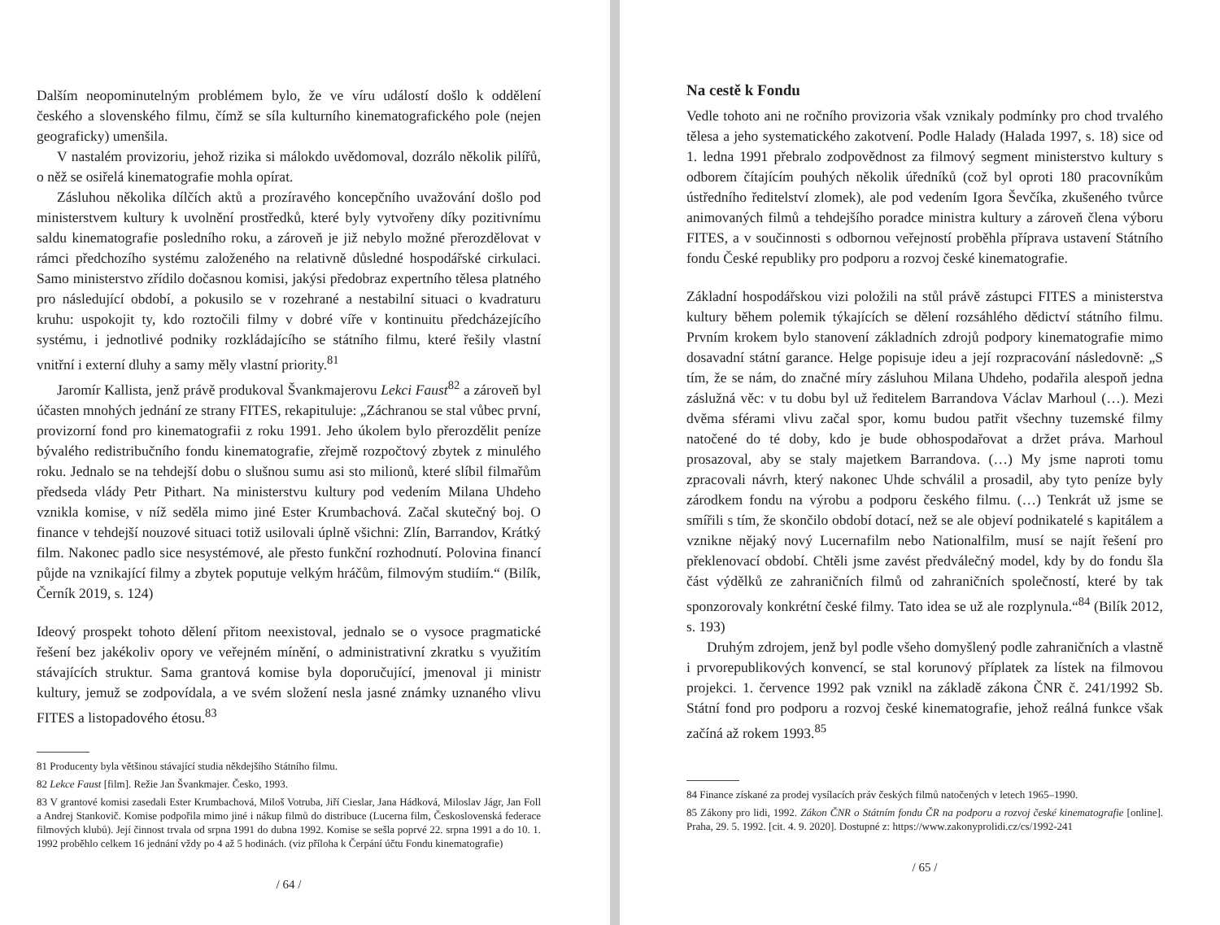Dalším neopominutelným problémem bylo, že ve víru událostí došlo k oddělení českého a slovenského filmu, čímž se síla kulturního kinematografického pole (nejen geograficky) umenšila.
V nastalém provizoriu, jehož rizika si málokdo uvědomoval, dozrálo několik pilířů, o něž se osiřelá kinematografie mohla opírat.
Zásluhou několika dílčích aktů a prozíravého koncepčního uvažování došlo pod ministerstvem kultury k uvolnění prostředků, které byly vytvořeny díky pozitivnímu saldu kinematografie posledního roku, a zároveň je již nebylo možné přerozdělovat v rámci předchozího systému založeného na relativně důsledné hospodářské cirkulaci. Samo ministerstvo zřídilo dočasnou komisi, jakýsi předobraz expertního tělesa platného pro následující období, a pokusilo se v rozehrané a nestabilní situaci o kvadraturu kruhu: uspokojit ty, kdo roztočili filmy v dobré víře v kontinuitu předcházejícího systému, i jednotlivé podniky rozkládajícího se státního filmu, které řešily vlastní vnitřní i externí dluhy a samy měly vlastní priority.<sup>81</sup>
Jaromír Kallista, jenž právě produkoval Švankmajerovu Lekci Faust<sup>82</sup> a zároveň byl účasten mnohých jednání ze strany FITES, rekapituluje: „Záchranou se stal vůbec první, provizorní fond pro kinematografii z roku 1991. Jeho úkolem bylo přerozdělit peníze bývalého redistribučního fondu kinematografie, zřejmě rozpočtový zbytek z minulého roku. Jednalo se na tehdejší dobu o slušnou sumu asi sto milionů, které slíbil filmařům předseda vlády Petr Pithart. Na ministerstvu kultury pod vedením Milana Uhdeho vznikla komise, v níž seděla mimo jiné Ester Krumbachová. Začal skutečný boj. O finance v tehdejší nouzové situaci totiž usilovali úplně všichni: Zlín, Barrandov, Krátký film. Nakonec padlo sice nesystémové, ale přesto funkční rozhodnutí. Polovina financí půjde na vznikající filmy a zbytek poputuje velkým hráčům, filmovým studiím.“ (Bilík, Černík 2019, s. 124)
Ideový prospekt tohoto dělení přitom neexistoval, jednalo se o vysoce pragmatické řešení bez jakékoliv opory ve veřejném mínění, o administrativní zkratku s využitím stávajících struktur. Sama grantová komise byla doporučující, jmenoval ji ministr kultury, jemuž se zodpovídala, a ve svém složení nesla jasné známky uznaného vlivu FITES a listopadového étosu.<sup>83</sup>
81 Producenty byla většinou stávající studia někdejšího Státního filmu.
82 Lekce Faust [film]. Režie Jan Švankmajer. Česko, 1993.
83 V grantové komisi zasedali Ester Krumbachová, Miloš Votruba, Jiří Cieslar, Jana Hádková, Miloslav Jágr, Jan Foll a Andrej Stankovič. Komise podpořila mimo jiné i nákup filmů do distribuce (Lucerna film, Československá federace filmových klubů). Její činnost trvala od srpna 1991 do dubna 1992. Komise se sešla poprvé 22. srpna 1991 a do 10. 1. 1992 proběhlo celkem 16 jednání vždy po 4 až 5 hodinách. (viz příloha k Čerpání účtu Fondu kinematografie)
/ 64 /
Na cestě k Fondu
Vedle tohoto ani ne ročního provizoria však vznikaly podmínky pro chod trvalého tělesa a jeho systematického zakotvení. Podle Halady (Halada 1997, s. 18) sice od 1. ledna 1991 přebralo zodpovědnost za filmový segment ministerstvo kultury s odborem čítajícím pouhých několik úředníků (což byl oproti 180 pracovníkům ústředního ředitelství zlomek), ale pod vedením Igora Ševčíka, zkušeného tvůrce animovaných filmů a tehdejšího poradce ministra kultury a zároveň člena výboru FITES, a v součinnosti s odbornou veřejností proběhla příprava ustavení Státního fondu České republiky pro podporu a rozvoj české kinematografie.
Základní hospodářskou vizi položili na stůl právě zástupci FITES a ministerstva kultury během polemik týkajících se dělení rozsáhlého dědictví státního filmu. Prvním krokem bylo stanovení základních zdrojů podpory kinematografie mimo dosavadní státní garance. Helge popisuje ideu a její rozpracování následovně: „S tím, že se nám, do značné míry zásluhou Milana Uhdeho, podařila alespoň jedna záslužná věc: v tu dobu byl už ředitelem Barrandova Václav Marhoul (…). Mezi dvěma sférami vlivu začal spor, komu budou patřit všechny tuzemské filmy natočené do té doby, kdo je bude obhospodařovat a držet práva. Marhoul prosazoval, aby se staly majetkem Barrandova. (…) My jsme naproti tomu zpracovali návrh, který nakonec Uhde schválil a prosadil, aby tyto peníze byly zárodkem fondu na výrobu a podporu českého filmu. (…) Tenkrát už jsme se smířili s tím, že skončilo období dotací, než se ale objeví podnikatelé s kapitálem a vznikne nějaký nový Lucernafilm nebo Nationalfilm, musí se najít řešení pro překlenovací období. Chtěli jsme zavést předválečný model, kdy by do fondu šla část výdělků ze zahraničních filmů od zahraničních společností, které by tak sponzorovaly konkrétní české filmy. Tato idea se už ale rozplynula.“<sup>84</sup> (Bilík 2012, s. 193)
Druhým zdrojem, jenž byl podle všeho domyšlený podle zahraničních a vlastně i prvorepublikových konvencí, se stal korunový příplatek za lístek na filmovou projekci. 1. července 1992 pak vznikl na základě zákona ČNR č. 241/1992 Sb. Státní fond pro podporu a rozvoj české kinematografie, jehož reálná funkce však začíná až rokem 1993.<sup>85</sup>
84 Finance získané za prodej vysílacích práv českých filmů natočených v letech 1965–1990.
85 Zákony pro lidi, 1992. Zákon ČNR o Státním fondu ČR na podporu a rozvoj české kinematografie [online]. Praha, 29. 5. 1992. [cit. 4. 9. 2020]. Dostupné z: https://www.zakonyprolidi.cz/cs/1992-241
/ 65 /